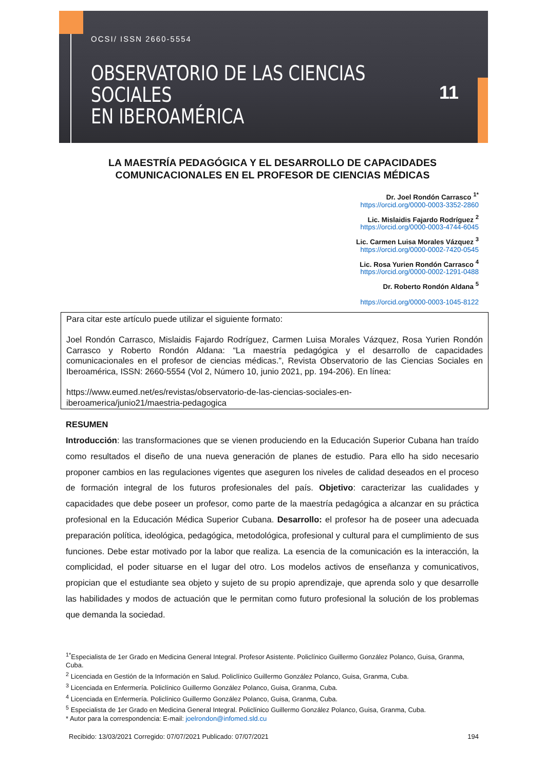OCSI/ ISSN 2660-5554
OBSERVATORIO DE LAS CIENCIAS SOCIALES
EN IBEROAMÉRICA
11
LA MAESTRÍA PEDAGÓGICA Y EL DESARROLLO DE CAPACIDADES
COMUNICACIONALES EN EL PROFESOR DE CIENCIAS MÉDICAS
Dr. Joel Rondón Carrasco <sup>1*</sup>
https://orcid.org/0000-0003-3352-2860
Lic. Mislaidis Fajardo Rodríguez <sup>2</sup>
https://orcid.org/0000-0003-4744-6045
Lic. Carmen Luisa Morales Vázquez <sup>3</sup>
https://orcid.org/0000-0002-7420-0545
Lic. Rosa Yurien Rondón Carrasco <sup>4</sup>
https://orcid.org/0000-0002-1291-0488
Dr. Roberto Rondón Aldana <sup>5</sup>
https://orcid.org/0000-0003-1045-8122
Para citar este artículo puede utilizar el siguiente formato:
Joel Rondón Carrasco, Mislaidis Fajardo Rodríguez, Carmen Luisa Morales Vázquez, Rosa Yurien Rondón Carrasco y Roberto Rondón Aldana: “La maestría pedagógica y el desarrollo de capacidades comunicacionales en el profesor de ciencias médicas.”, Revista Observatorio de las Ciencias Sociales en Iberoamérica, ISSN: 2660-5554 (Vol 2, Número 10, junio 2021, pp. 194-206). En línea:
https://www.eumed.net/es/revistas/observatorio-de-las-ciencias-sociales-en-
iberoamerica/junio21/maestria-pedagogica
RESUMEN
Introducción: las transformaciones que se vienen produciendo en la Educación Superior Cubana han traído como resultados el diseño de una nueva generación de planes de estudio. Para ello ha sido necesario proponer cambios en las regulaciones vigentes que aseguren los niveles de calidad deseados en el proceso de formación integral de los futuros profesionales del país. Objetivo: caracterizar las cualidades y capacidades que debe poseer un profesor, como parte de la maestría pedagógica a alcanzar en su práctica profesional en la Educación Médica Superior Cubana. Desarrollo: el profesor ha de poseer una adecuada preparación política, ideológica, pedagógica, metodológica, profesional y cultural para el cumplimiento de sus funciones. Debe estar motivado por la labor que realiza. La esencia de la comunicación es la interacción, la complicidad, el poder situarse en el lugar del otro. Los modelos activos de enseñanza y comunicativos, propician que el estudiante sea objeto y sujeto de su propio aprendizaje, que aprenda solo y que desarrolle las habilidades y modos de actuación que le permitan como futuro profesional la solución de los problemas que demanda la sociedad.
<sup>1*</sup>Especialista de 1er Grado en Medicina General Integral. Profesor Asistente. Policlínico Guillermo González Polanco, Guisa, Granma, Cuba.
<sup>2</sup> Licenciada en Gestión de la Información en Salud. Policlínico Guillermo González Polanco, Guisa, Granma, Cuba.
<sup>3</sup> Licenciada en Enfermería. Policlínico Guillermo González Polanco, Guisa, Granma, Cuba.
<sup>4</sup> Licenciada en Enfermería. Policlínico Guillermo González Polanco, Guisa, Granma, Cuba.
<sup>5</sup> Especialista de 1er Grado en Medicina General Integral. Policlínico Guillermo González Polanco, Guisa, Granma, Cuba.
* Autor para la correspondencia: E-mail: joelrondon@infomed.sld.cu
Recibido: 13/03/2021 Corregido: 07/07/2021 Publicado: 07/07/2021 194